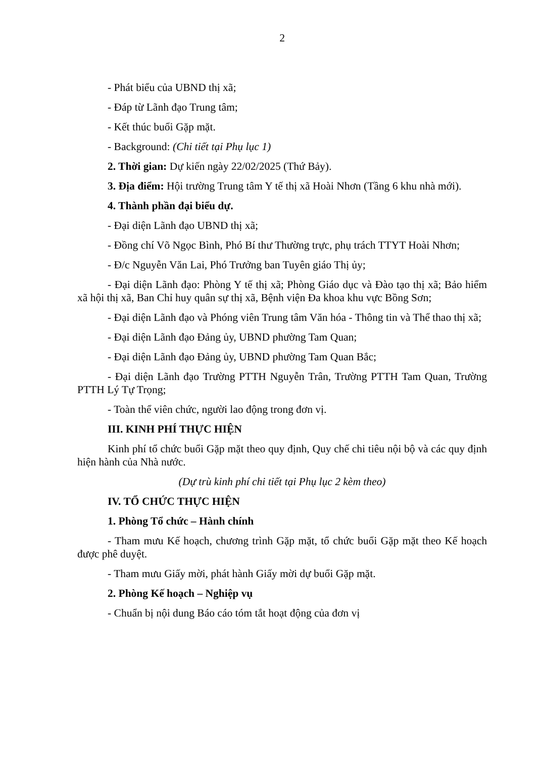2
- Phát biểu của UBND thị xã;
- Đáp từ Lãnh đạo Trung tâm;
- Kết thúc buổi Gặp mặt.
- Background: (Chi tiết tại Phụ lục 1)
2. Thời gian: Dự kiến ngày 22/02/2025 (Thứ Bảy).
3. Địa điểm: Hội trường Trung tâm Y tế thị xã Hoài Nhơn (Tầng 6 khu nhà mới).
4. Thành phần đại biểu dự.
- Đại diện Lãnh đạo UBND thị xã;
- Đồng chí Võ Ngọc Bình, Phó Bí thư Thường trực, phụ trách TTYT Hoài Nhơn;
- Đ/c Nguyễn Văn Lai, Phó Trưởng ban Tuyên giáo Thị ủy;
- Đại diện Lãnh đạo: Phòng Y tế thị xã; Phòng Giáo dục và Đào tạo thị xã; Bảo hiểm xã hội thị xã, Ban Chỉ huy quân sự thị xã, Bệnh viện Đa khoa khu vực Bồng Sơn;
- Đại diện Lãnh đạo và Phóng viên Trung tâm Văn hóa - Thông tin và Thể thao thị xã;
- Đại diện Lãnh đạo Đảng ủy, UBND phường Tam Quan;
- Đại diện Lãnh đạo Đảng ủy, UBND phường Tam Quan Bắc;
- Đại diện Lãnh đạo Trường PTTH Nguyễn Trân, Trường PTTH Tam Quan, Trường PTTH Lý Tự Trọng;
- Toàn thể viên chức, người lao động trong đơn vị.
III. KINH PHÍ THỰC HIỆN
Kinh phí tổ chức buổi Gặp mặt theo quy định, Quy chế chi tiêu nội bộ và các quy định hiện hành của Nhà nước.
(Dự trù kinh phí chi tiết tại Phụ lục 2 kèm theo)
IV. TỔ CHỨC THỰC HIỆN
1. Phòng Tổ chức – Hành chính
- Tham mưu Kế hoạch, chương trình Gặp mặt, tổ chức buổi Gặp mặt theo Kế hoạch được phê duyệt.
- Tham mưu Giấy mời, phát hành Giấy mời dự buổi Gặp mặt.
2. Phòng Kế hoạch – Nghiệp vụ
- Chuẩn bị nội dung Báo cáo tóm tắt hoạt động của đơn vị